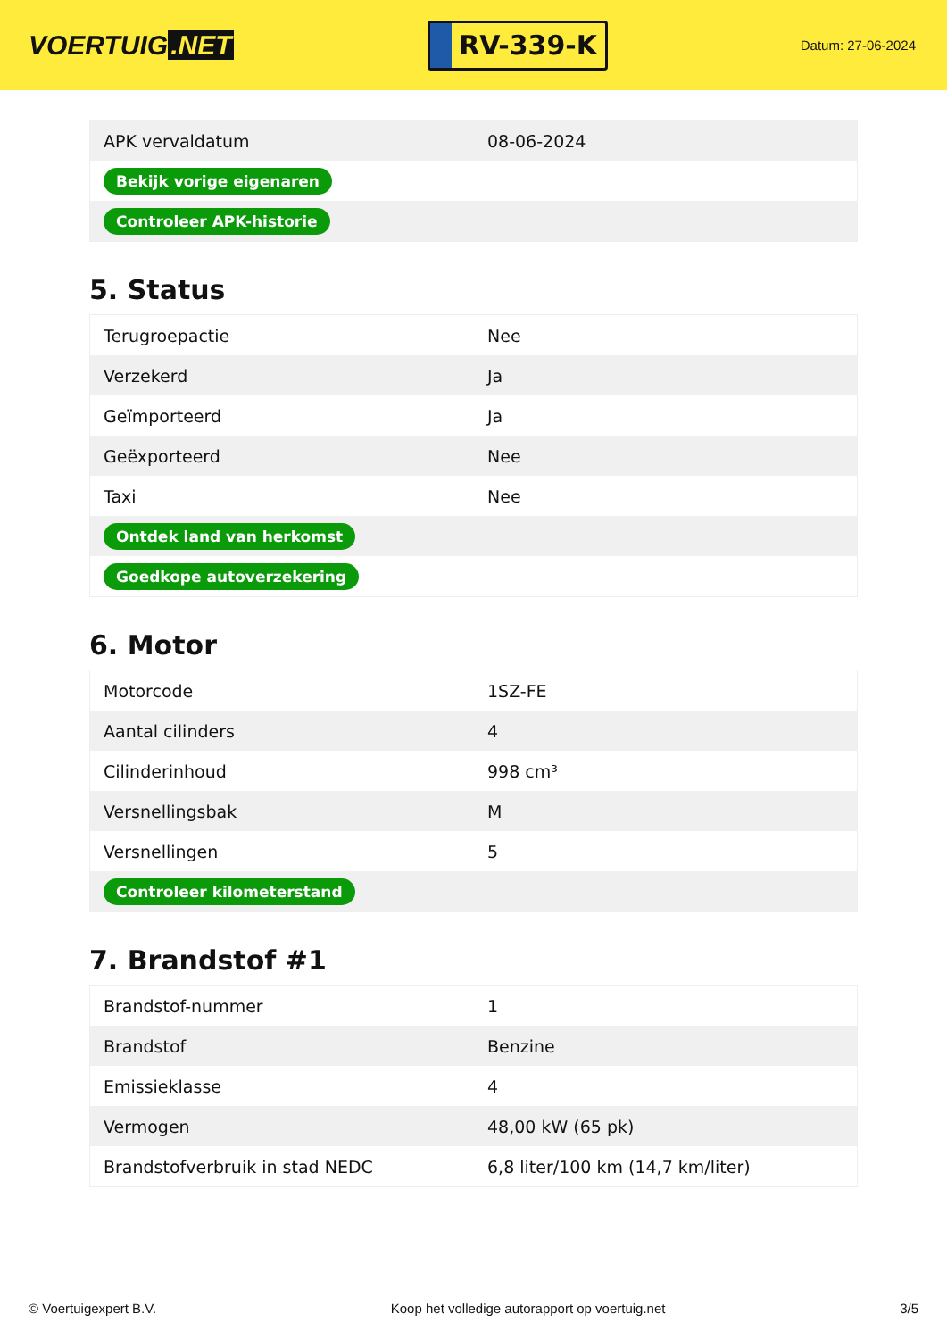VOERTUIG.NET
RV-339-K
Datum: 27-06-2024
| APK vervaldatum | 08-06-2024 |
| Bekijk vorige eigenaren | |
| Controleer APK-historie | |
5. Status
| Terugroepactie | Nee |
| Verzekerd | Ja |
| Geïmporteerd | Ja |
| Geëxporteerd | Nee |
| Taxi | Nee |
| Ontdek land van herkomst | |
| Goedkope autoverzekering | |
6. Motor
| Motorcode | 1SZ-FE |
| Aantal cilinders | 4 |
| Cilinderinhoud | 998 cm³ |
| Versnellingsbak | M |
| Versnellingen | 5 |
| Controleer kilometerstand | |
7. Brandstof #1
| Brandstof-nummer | 1 |
| Brandstof | Benzine |
| Emissieklasse | 4 |
| Vermogen | 48,00 kW (65 pk) |
| Brandstofverbruik in stad NEDC | 6,8 liter/100 km (14,7 km/liter) |
© Voertuigexpert B.V. Koop het volledige autorapport op voertuig.net 3/5